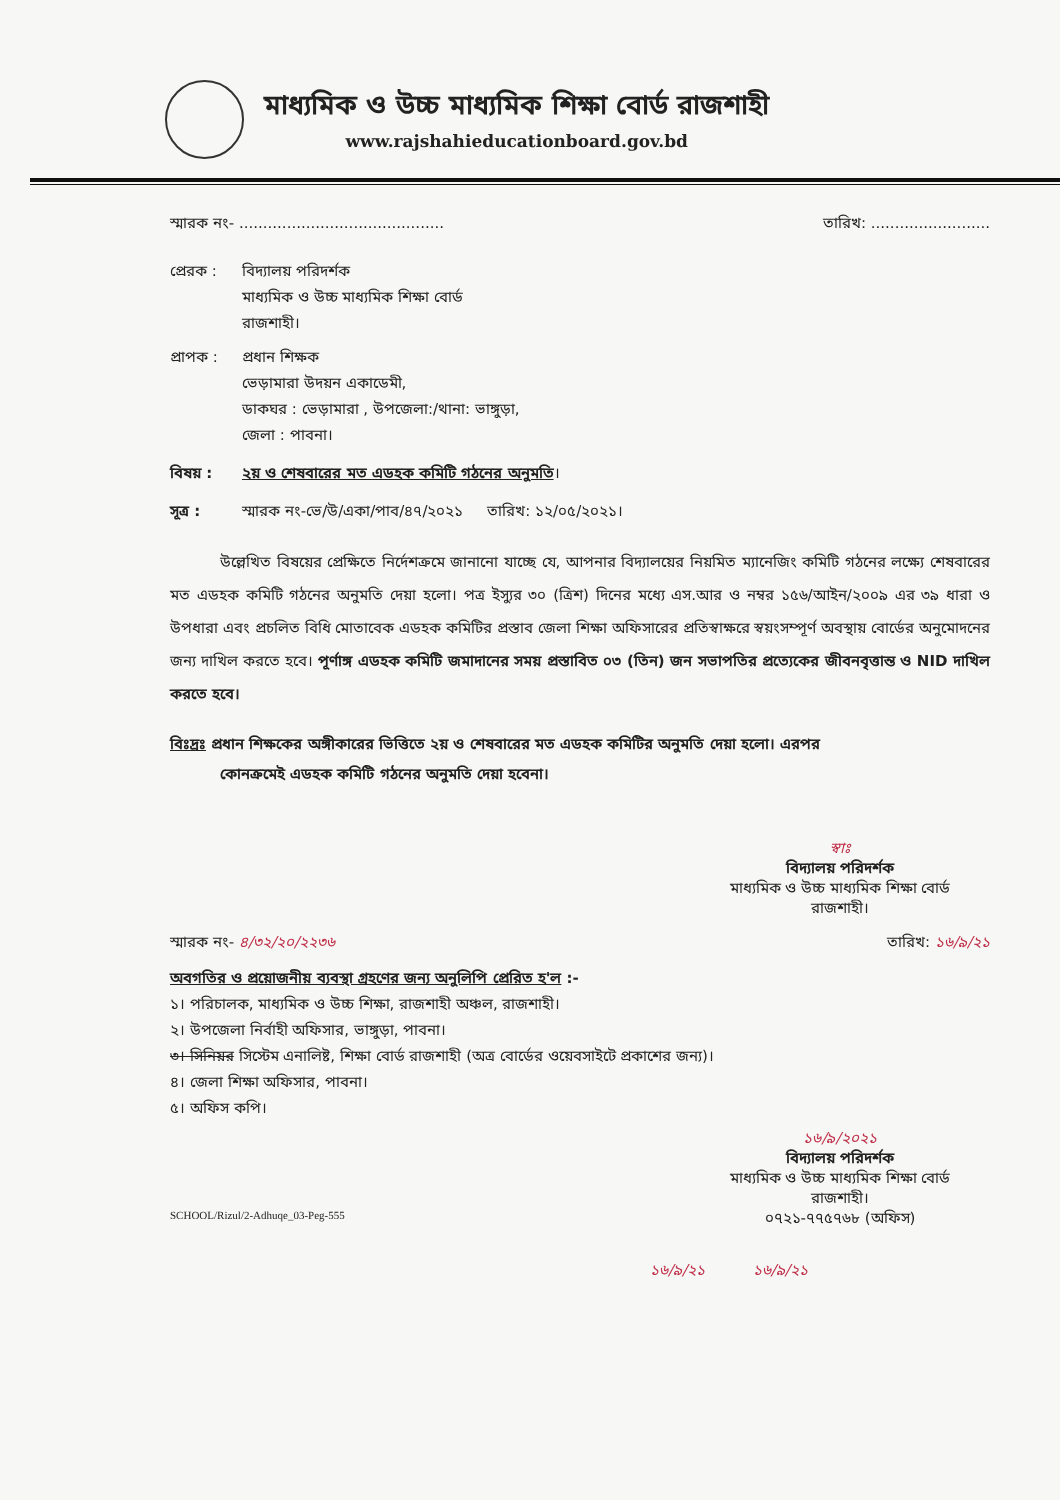মাধ্যমিক ও উচ্চ মাধ্যমিক শিক্ষা বোর্ড রাজশাহী
www.rajshahieducationboard.gov.bd
স্মারক নং- ........................................... তারিখ: .........................
প্রেরক : বিদ্যালয় পরিদর্শক
মাধ্যমিক ও উচ্চ মাধ্যমিক শিক্ষা বোর্ড
রাজশাহী।
প্রাপক : প্রধান শিক্ষক
ভেড়ামারা উদয়ন একাডেমী,
ডাকঘর : ভেড়ামারা , উপজেলা:/থানা: ভাঙ্গুড়া,
জেলা : পাবনা।
বিষয় : ২য় ও শেষবারের মত এডহক কমিটি গঠনের অনুমতি।
সূত্র : স্মারক নং-ভে/উ/একা/পাব/৪৭/২০২১ তারিখ: ১২/০৫/২০২১।
উল্লেখিত বিষয়ের প্রেক্ষিতে নির্দেশক্রমে জানানো যাচ্ছে যে, আপনার বিদ্যালয়ের নিয়মিত ম্যানেজিং কমিটি গঠনের লক্ষ্যে শেষবারের মত এডহক কমিটি গঠনের অনুমতি দেয়া হলো। পত্র ইস্যুর ৩০ (ত্রিশ) দিনের মধ্যে এস.আর ও নম্বর ১৫৬/আইন/২০০৯ এর ৩৯ ধারা ও উপধারা এবং প্রচলিত বিধি মোতাবেক এডহক কমিটির প্রস্তাব জেলা শিক্ষা অফিসারের প্রতিস্বাক্ষরে স্বয়ংসম্পূর্ণ অবস্থায় বোর্ডের অনুমোদনের জন্য দাখিল করতে হবে। পূর্ণাঙ্গ এডহক কমিটি জমাদানের সময় প্রস্তাবিত ০৩ (তিন) জন সভাপতির প্রত্যেকের জীবনবৃত্তান্ত ও NID দাখিল করতে হবে।
বিঃদ্রঃ প্রধান শিক্ষকের অঙ্গীকারের ভিত্তিতে ২য় ও শেষবারের মত এডহক কমিটির অনুমতি দেয়া হলো। এরপর
কোনক্রমেই এডহক কমিটি গঠনের অনুমতি দেয়া হবেনা।
স্বাঃ
বিদ্যালয় পরিদর্শক
মাধ্যমিক ও উচ্চ মাধ্যমিক শিক্ষা বোর্ড
রাজশাহী।
স্মারক নং- ৪/৩২/২০/২২৩৬ তারিখ: ১৬/৯/২১
অবগতির ও প্রয়োজনীয় ব্যবস্থা গ্রহণের জন্য অনুলিপি প্রেরিত হ'ল :-
১। পরিচালক, মাধ্যমিক ও উচ্চ শিক্ষা, রাজশাহী অঞ্চল, রাজশাহী।
২। উপজেলা নির্বাহী অফিসার, ভাঙ্গুড়া, পাবনা।
৩। সিনিয়র সিস্টেম এনালিষ্ট, শিক্ষা বোর্ড রাজশাহী (অত্র বোর্ডের ওয়েবসাইটে প্রকাশের জন্য)।
৪। জেলা শিক্ষা অফিসার, পাবনা।
৫। অফিস কপি।
১৬/৯/২০২১
বিদ্যালয় পরিদর্শক
মাধ্যমিক ও উচ্চ মাধ্যমিক শিক্ষা বোর্ড
রাজশাহী।
০৭২১-৭৭৫৭৬৮ (অফিস)
SCHOOL/Rizul/2-Adhuqe_03-Peg-555
১৬/৯/২১ ১৬/৯/২১